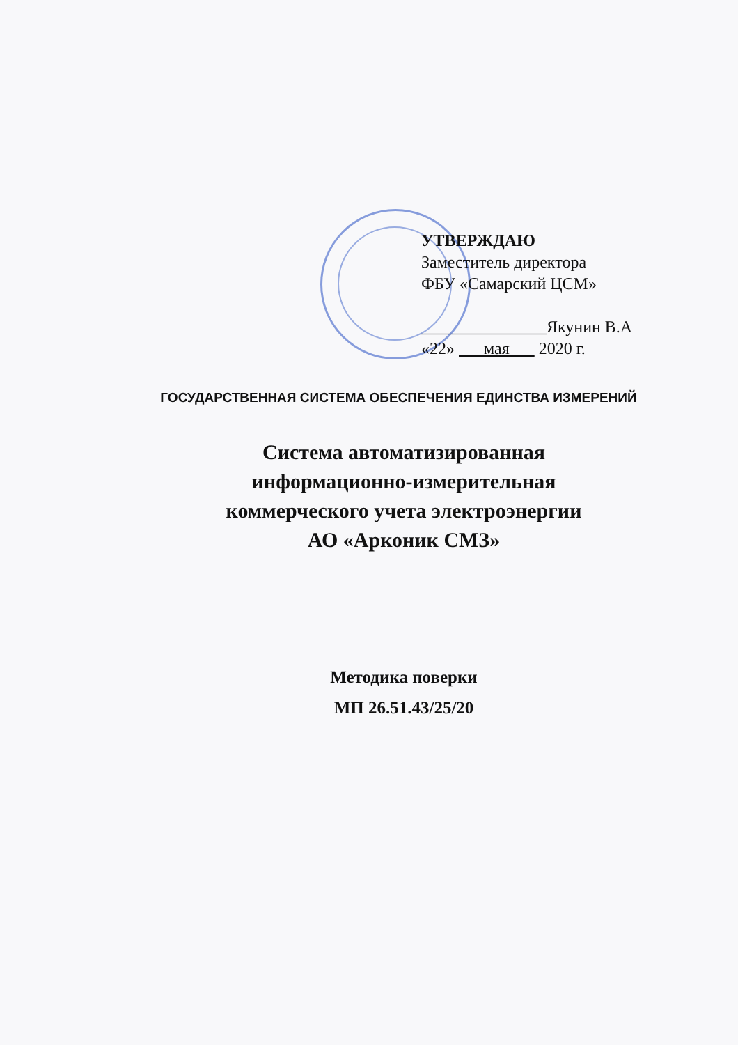УТВЕРЖДАЮ
Заместитель директора
ФБУ «Самарский ЦСМ»
_______________Якунин В.А
«22» мая 2020 г.
ГОСУДАРСТВЕННАЯ СИСТЕМА ОБЕСПЕЧЕНИЯ ЕДИНСТВА ИЗМЕРЕНИЙ
Система автоматизированная
информационно-измерительная
коммерческого учета электроэнергии
АО «Арконик СМЗ»
Методика поверки
МП 26.51.43/25/20